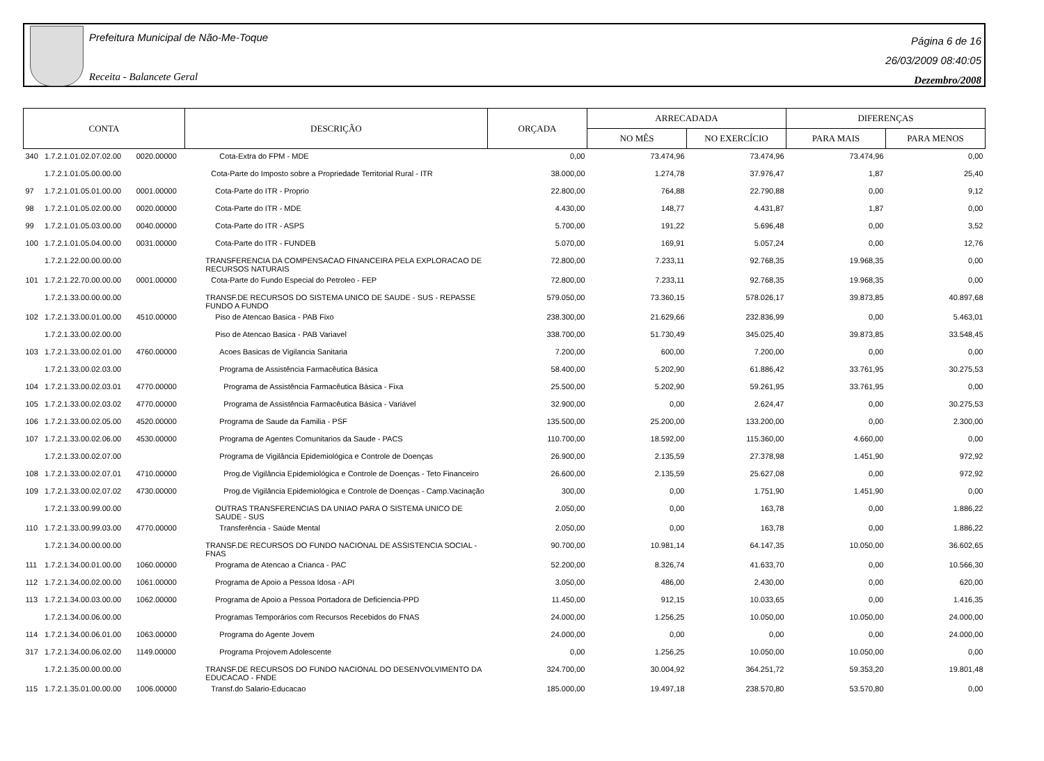Prefeitura Municipal de Não-Me-Toque
Receita - Balancete Geral
Página 6 de 16
26/03/2009 08:40:05
Dezembro/2008
| CONTA | | | DESCRIÇÃO | ORÇADA | ARRECADADA | | DIFERENÇAS | |
| --- | --- | --- | --- | --- | --- | --- | --- | --- |
| | | | | | NO MÊS | NO EXERCÍCIO | PARA MAIS | PARA MENOS |
| 340 | 1.7.2.1.01.02.07.02.00 | 0020.00000 | Cota-Extra do FPM - MDE | 0,00 | 73.474,96 | 73.474,96 | 73.474,96 | 0,00 |
| | 1.7.2.1.01.05.00.00.00 | | Cota-Parte do Imposto sobre a Propriedade Territorial Rural - ITR | 38.000,00 | 1.274,78 | 37.976,47 | 1,87 | 25,40 |
| 97 | 1.7.2.1.01.05.01.00.00 | 0001.00000 | Cota-Parte do ITR - Proprio | 22.800,00 | 764,88 | 22.790,88 | 0,00 | 9,12 |
| 98 | 1.7.2.1.01.05.02.00.00 | 0020.00000 | Cota-Parte do ITR - MDE | 4.430,00 | 148,77 | 4.431,87 | 1,87 | 0,00 |
| 99 | 1.7.2.1.01.05.03.00.00 | 0040.00000 | Cota-Parte do ITR - ASPS | 5.700,00 | 191,22 | 5.696,48 | 0,00 | 3,52 |
| 100 | 1.7.2.1.01.05.04.00.00 | 0031.00000 | Cota-Parte do ITR - FUNDEB | 5.070,00 | 169,91 | 5.057,24 | 0,00 | 12,76 |
| | 1.7.2.1.22.00.00.00.00 | | TRANSFERENCIA DA COMPENSACAO FINANCEIRA PELA EXPLORACAO DE RECURSOS NATURAIS | 72.800,00 | 7.233,11 | 92.768,35 | 19.968,35 | 0,00 |
| 101 | 1.7.2.1.22.70.00.00.00 | 0001.00000 | Cota-Parte do Fundo Especial do Petroleo - FEP | 72.800,00 | 7.233,11 | 92.768,35 | 19.968,35 | 0,00 |
| | 1.7.2.1.33.00.00.00.00 | | TRANSF.DE RECURSOS DO SISTEMA UNICO DE SAUDE - SUS - REPASSE FUNDO A FUNDO | 579.050,00 | 73.360,15 | 578.026,17 | 39.873,85 | 40.897,68 |
| 102 | 1.7.2.1.33.00.01.00.00 | 4510.00000 | Piso de Atencao Basica - PAB Fixo | 238.300,00 | 21.629,66 | 232.836,99 | 0,00 | 5.463,01 |
| | 1.7.2.1.33.00.02.00.00 | | Piso de Atencao Basica - PAB Variavel | 338.700,00 | 51.730,49 | 345.025,40 | 39.873,85 | 33.548,45 |
| 103 | 1.7.2.1.33.00.02.01.00 | 4760.00000 | Acoes Basicas de Vigilancia Sanitaria | 7.200,00 | 600,00 | 7.200,00 | 0,00 | 0,00 |
| | 1.7.2.1.33.00.02.03.00 | | Programa de Assistência Farmacêutica Básica | 58.400,00 | 5.202,90 | 61.886,42 | 33.761,95 | 30.275,53 |
| 104 | 1.7.2.1.33.00.02.03.01 | 4770.00000 | Programa de Assistência Farmacêutica Básica - Fixa | 25.500,00 | 5.202,90 | 59.261,95 | 33.761,95 | 0,00 |
| 105 | 1.7.2.1.33.00.02.03.02 | 4770.00000 | Programa de Assistência Farmacêutica Básica - Variável | 32.900,00 | 0,00 | 2.624,47 | 0,00 | 30.275,53 |
| 106 | 1.7.2.1.33.00.02.05.00 | 4520.00000 | Programa de Saude da Familia - PSF | 135.500,00 | 25.200,00 | 133.200,00 | 0,00 | 2.300,00 |
| 107 | 1.7.2.1.33.00.02.06.00 | 4530.00000 | Programa de Agentes Comunitarios da Saude - PACS | 110.700,00 | 18.592,00 | 115.360,00 | 4.660,00 | 0,00 |
| | 1.7.2.1.33.00.02.07.00 | | Programa de Vigilância Epidemiológica e Controle de Doenças | 26.900,00 | 2.135,59 | 27.378,98 | 1.451,90 | 972,92 |
| 108 | 1.7.2.1.33.00.02.07.01 | 4710.00000 | Prog.de Vigilância Epidemiológica e Controle de Doenças - Teto Financeiro | 26.600,00 | 2.135,59 | 25.627,08 | 0,00 | 972,92 |
| 109 | 1.7.2.1.33.00.02.07.02 | 4730.00000 | Prog.de Vigilância Epidemiológica e Controle de Doenças - Camp.Vacinação | 300,00 | 0,00 | 1.751,90 | 1.451,90 | 0,00 |
| | 1.7.2.1.33.00.99.00.00 | | OUTRAS TRANSFERENCIAS DA UNIAO PARA O SISTEMA UNICO DE SAUDE - SUS | 2.050,00 | 0,00 | 163,78 | 0,00 | 1.886,22 |
| 110 | 1.7.2.1.33.00.99.03.00 | 4770.00000 | Transferência - Saúde Mental | 2.050,00 | 0,00 | 163,78 | 0,00 | 1.886,22 |
| | 1.7.2.1.34.00.00.00.00 | | TRANSF.DE RECURSOS DO FUNDO NACIONAL DE ASSISTENCIA SOCIAL - FNAS | 90.700,00 | 10.981,14 | 64.147,35 | 10.050,00 | 36.602,65 |
| 111 | 1.7.2.1.34.00.01.00.00 | 1060.00000 | Programa de Atencao a Crianca - PAC | 52.200,00 | 8.326,74 | 41.633,70 | 0,00 | 10.566,30 |
| 112 | 1.7.2.1.34.00.02.00.00 | 1061.00000 | Programa de Apoio a Pessoa Idosa - API | 3.050,00 | 486,00 | 2.430,00 | 0,00 | 620,00 |
| 113 | 1.7.2.1.34.00.03.00.00 | 1062.00000 | Programa de Apoio a Pessoa Portadora de Deficiencia-PPD | 11.450,00 | 912,15 | 10.033,65 | 0,00 | 1.416,35 |
| | 1.7.2.1.34.00.06.00.00 | | Programas Temporários com Recursos Recebidos do FNAS | 24.000,00 | 1.256,25 | 10.050,00 | 10.050,00 | 24.000,00 |
| 114 | 1.7.2.1.34.00.06.01.00 | 1063.00000 | Programa do Agente Jovem | 24.000,00 | 0,00 | 0,00 | 0,00 | 24.000,00 |
| 317 | 1.7.2.1.34.00.06.02.00 | 1149.00000 | Programa Projovem Adolescente | 0,00 | 1.256,25 | 10.050,00 | 10.050,00 | 0,00 |
| | 1.7.2.1.35.00.00.00.00 | | TRANSF.DE RECURSOS DO FUNDO NACIONAL DO DESENVOLVIMENTO DA EDUCACAO - FNDE | 324.700,00 | 30.004,92 | 364.251,72 | 59.353,20 | 19.801,48 |
| 115 | 1.7.2.1.35.01.00.00.00 | 1006.00000 | Transf.do Salario-Educacao | 185.000,00 | 19.497,18 | 238.570,80 | 53.570,80 | 0,00 |